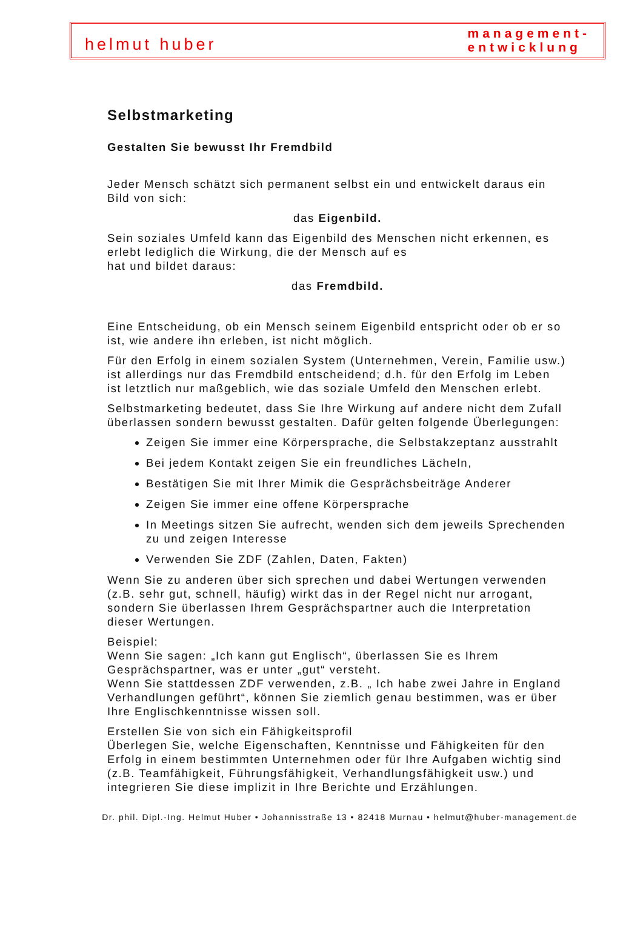helmut huber
management-
entwicklung
Selbstmarketing
Gestalten Sie bewusst Ihr Fremdbild
Jeder Mensch schätzt sich permanent selbst ein und entwickelt daraus ein Bild von sich:
das Eigenbild.
Sein soziales Umfeld kann das Eigenbild des Menschen nicht erkennen, es erlebt lediglich die Wirkung, die der Mensch auf es
hat und bildet daraus:
das Fremdbild.
Eine Entscheidung, ob ein Mensch seinem Eigenbild entspricht oder ob er so ist, wie andere ihn erleben, ist nicht möglich.
Für den Erfolg in einem sozialen System (Unternehmen, Verein, Familie usw.) ist allerdings nur das Fremdbild entscheidend; d.h. für den Erfolg im Leben ist letztlich nur maßgeblich, wie das soziale Umfeld den Menschen erlebt.
Selbstmarketing bedeutet, dass Sie Ihre Wirkung auf andere nicht dem Zufall überlassen sondern bewusst gestalten. Dafür gelten folgende Überlegungen:
Zeigen Sie immer eine Körpersprache, die Selbstakzeptanz ausstrahlt
Bei jedem Kontakt zeigen Sie ein freundliches Lächeln,
Bestätigen Sie mit Ihrer Mimik die Gesprächsbeiträge Anderer
Zeigen Sie immer eine offene Körpersprache
In Meetings sitzen Sie aufrecht, wenden sich dem jeweils Sprechenden zu und zeigen Interesse
Verwenden Sie ZDF (Zahlen, Daten, Fakten)
Wenn Sie zu anderen über sich sprechen und dabei Wertungen verwenden (z.B. sehr gut, schnell, häufig) wirkt das in der Regel nicht nur arrogant, sondern Sie überlassen Ihrem Gesprächspartner auch die Interpretation dieser Wertungen.
Beispiel:
Wenn Sie sagen: „Ich kann gut Englisch“, überlassen Sie es Ihrem Gesprächspartner, was er unter „gut“ versteht.
Wenn Sie stattdessen ZDF verwenden, z.B. „ Ich habe zwei Jahre in England Verhandlungen geführt“, können Sie ziemlich genau bestimmen, was er über Ihre Englischkenntnisse wissen soll.
Erstellen Sie von sich ein Fähigkeitsprofil
Überlegen Sie, welche Eigenschaften, Kenntnisse und Fähigkeiten für den Erfolg in einem bestimmten Unternehmen oder für Ihre Aufgaben wichtig sind (z.B. Teamfähigkeit, Führungsfähigkeit, Verhandlungsfähigkeit usw.) und integrieren Sie diese implizit in Ihre Berichte und Erzählungen.
Dr. phil. Dipl.-Ing. Helmut Huber • Johannisstraße 13 • 82418 Murnau • helmut@huber-management.de